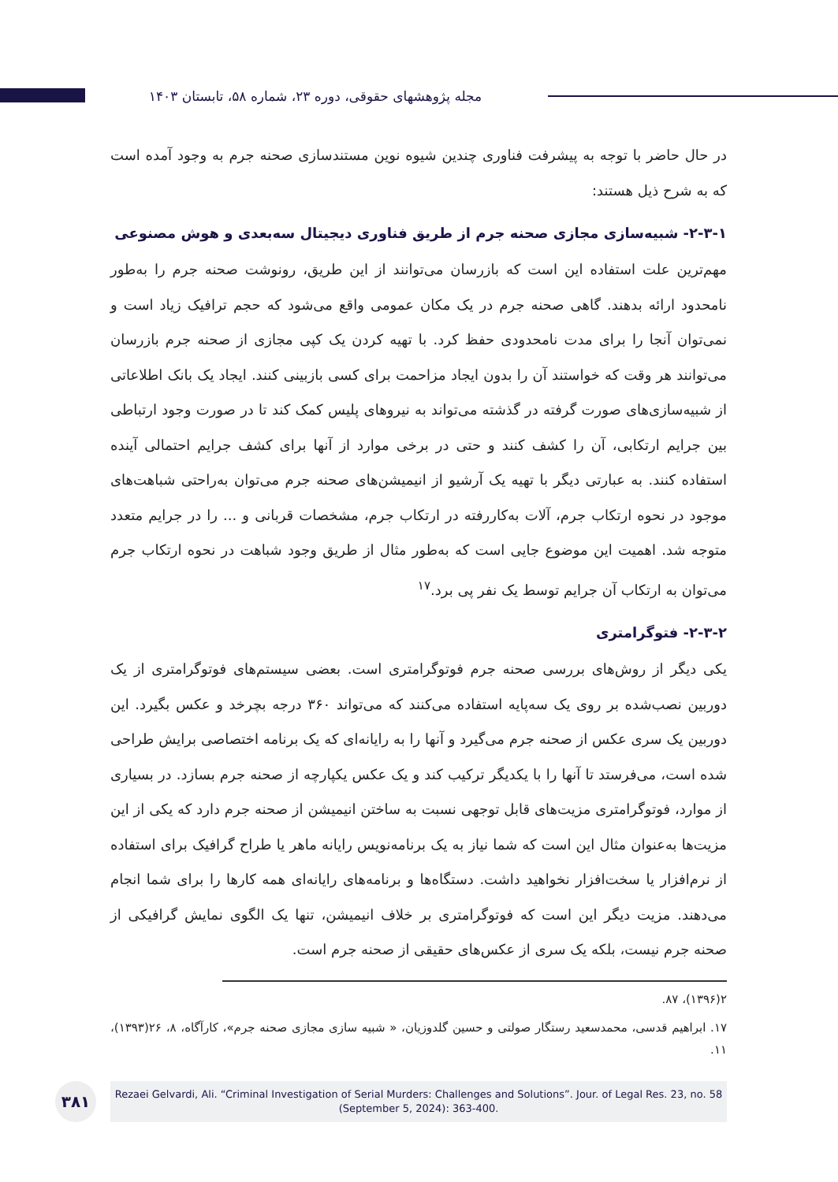مجله پژوهشهای حقوقی، دوره ۲۳، شماره ۵۸، تابستان ۱۴۰۳
در حال حاضر با توجه به پیشرفت فناوری چندین شیوه نوین مستندسازی صحنه جرم به وجود آمده است که به شرح ذیل هستند:
۲-۳-۱- شبیه‌سازی مجازی صحنه جرم از طریق فناوری دیجیتال سه‌بعدی و هوش مصنوعی
مهم‌ترین علت استفاده این است که بازرسان می‌توانند از این طریق، رونوشت صحنه جرم را به‌طور نامحدود ارائه بدهند. گاهی صحنه جرم در یک مکان عمومی واقع می‌شود که حجم ترافیک زیاد است و نمی‌توان آنجا را برای مدت نامحدودی حفظ کرد. با تهیه کردن یک کپی مجازی از صحنه جرم بازرسان می‌توانند هر وقت که خواستند آن را بدون ایجاد مزاحمت برای کسی بازبینی کنند. ایجاد یک بانک اطلاعاتی از شبیه‌سازی‌های صورت گرفته در گذشته می‌تواند به نیروهای پلیس کمک کند تا در صورت وجود ارتباطی بین جرایم ارتکابی، آن را کشف کنند و حتی در برخی موارد از آنها برای کشف جرایم احتمالی آینده استفاده کنند. به عبارتی دیگر با تهیه یک آرشیو از انیمیشن‌های صحنه جرم می‌توان به‌راحتی شباهت‌های موجود در نحوه ارتکاب جرم، آلات به‌کاررفته در ارتکاب جرم، مشخصات قربانی و ... را در جرایم متعدد متوجه شد. اهمیت این موضوع جایی است که به‌طور مثال از طریق وجود شباهت در نحوه ارتکاب جرم می‌توان به ارتکاب آن جرایم توسط یک نفر پی برد.<sup>۱۷</sup>
۲-۳-۲- فتوگرامتری
یکی دیگر از روش‌های بررسی صحنه جرم فوتوگرامتری است. بعضی سیستم‌های فوتوگرامتری از یک دوربین نصب‌شده بر روی یک سه‌پایه استفاده می‌کنند که می‌تواند ۳۶۰ درجه بچرخد و عکس بگیرد. این دوربین یک سری عکس از صحنه جرم می‌گیرد و آنها را به رایانه‌ای که یک برنامه اختصاصی برایش طراحی شده است، می‌فرستد تا آنها را با یکدیگر ترکیب کند و یک عکس یکپارچه از صحنه جرم بسازد. در بسیاری از موارد، فوتوگرامتری مزیت‌های قابل توجهی نسبت به ساختن انیمیشن از صحنه جرم دارد که یکی از این مزیت‌ها به‌عنوان مثال این است که شما نیاز به یک برنامه‌نویس رایانه ماهر یا طراح گرافیک برای استفاده از نرم‌افزار یا سخت‌افزار نخواهید داشت. دستگاه‌ها و برنامه‌های رایانه‌ای همه کارها را برای شما انجام می‌دهند. مزیت دیگر این است که فوتوگرامتری بر خلاف انیمیشن، تنها یک الگوی نمایش گرافیکی از صحنه جرم نیست، بلکه یک سری از عکس‌های حقیقی از صحنه جرم است.
۲(۱۳۹۶)، ۸۷.
۱۷. ابراهیم قدسی، محمدسعید رستگار صولتی و حسین گلدوزیان، « شبیه سازی مجازی صحنه جرم»، کارآگاه، ۸، ۲۶(۱۳۹۳)، ۱۱.
۳۸۱
Rezaei Gelvardi, Ali. “Criminal Investigation of Serial Murders: Challenges and Solutions”. Jour. of Legal Res. 23, no. 58
(September 5, 2024): 363-400.